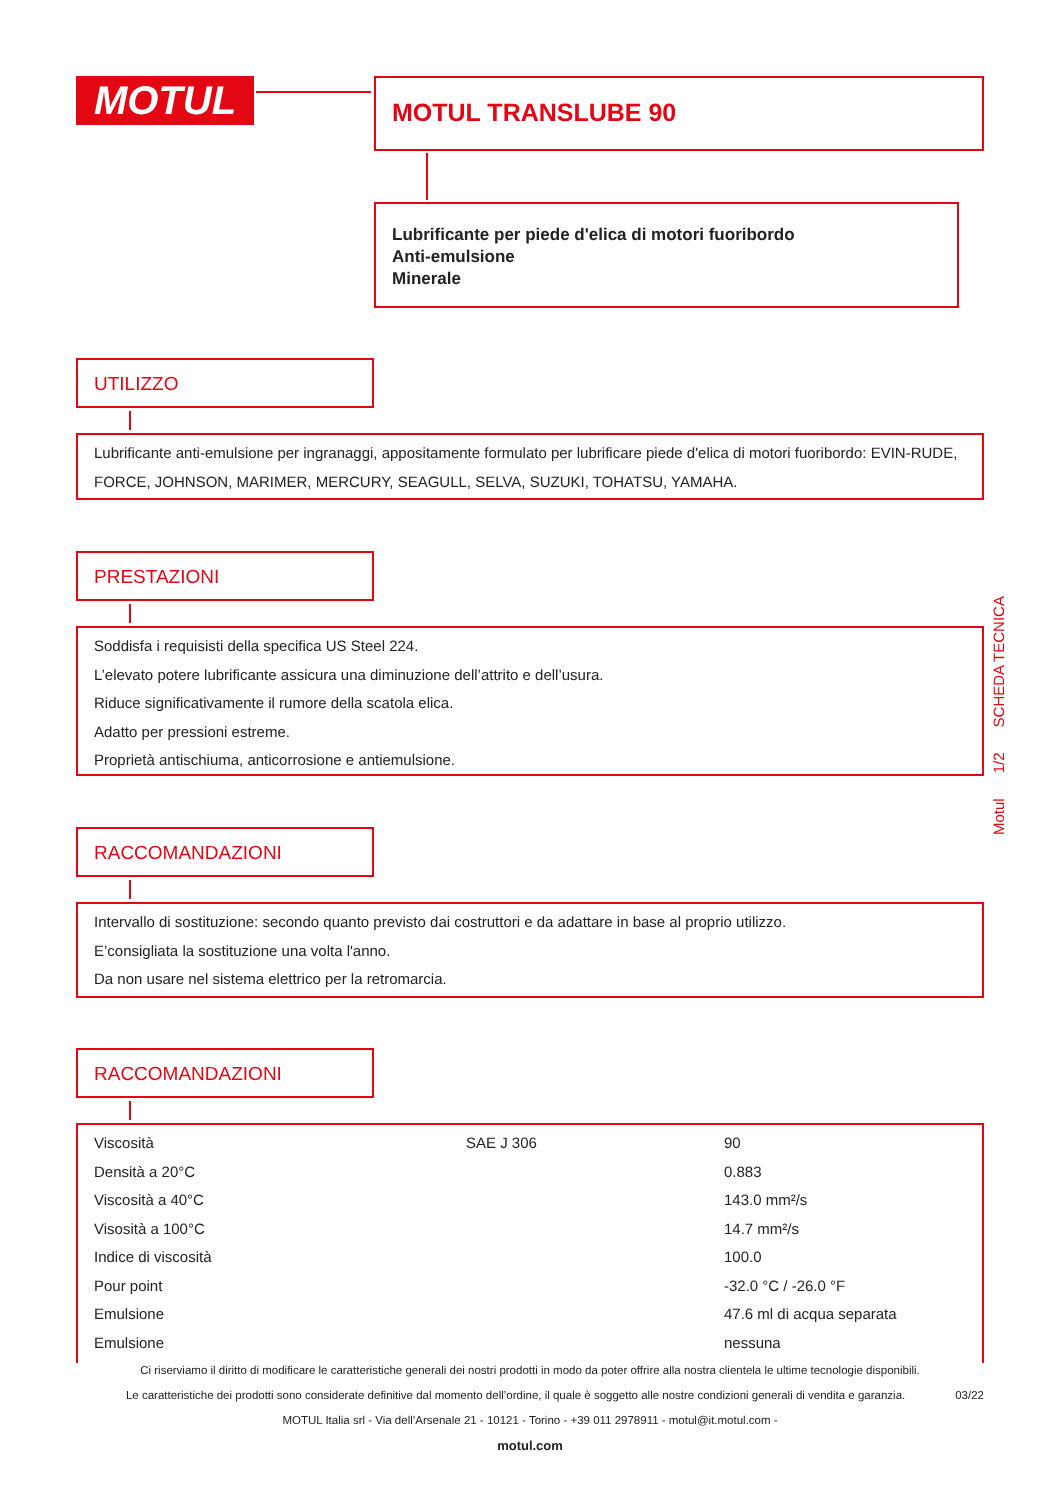MOTUL MOTUL TRANSLUBE 90
Lubrificante per piede d'elica di motori fuoribordo
Anti-emulsione
Minerale
UTILIZZO
Lubrificante anti-emulsione per ingranaggi, appositamente formulato per lubrificare piede d'elica di motori fuoribordo: EVIN-RUDE, FORCE, JOHNSON, MARIMER, MERCURY, SEAGULL, SELVA, SUZUKI, TOHATSU, YAMAHA.
PRESTAZIONI
Soddisfa i requisisti della specifica US Steel 224.
L’elevato potere lubrificante assicura una diminuzione dell’attrito e dell’usura.
Riduce significativamente il rumore della scatola elica.
Adatto per pressioni estreme.
Proprietà antischiuma, anticorrosione e antiemulsione.
RACCOMANDAZIONI
Intervallo di sostituzione: secondo quanto previsto dai costruttori e da adattare in base al proprio utilizzo.
E’consigliata la sostituzione una volta l'anno.
Da non usare nel sistema elettrico per la retromarcia.
RACCOMANDAZIONI
| Viscosità | SAE J 306 | 90 |
| Densità a 20°C | | 0.883 |
| Viscosità a 40°C | | 143.0 mm²/s |
| Visosità a 100°C | | 14.7 mm²/s |
| Indice di viscosità | | 100.0 |
| Pour point | | -32.0 °C / -26.0 °F |
| Emulsione | | 47.6 ml di acqua separata |
| Emulsione | | nessuna |
Motul 1/2 SCHEDA TECNICA
Ci riserviamo il diritto di modificare le caratteristiche generali dei nostri prodotti in modo da poter offrire alla nostra clientela le ultime tecnologie disponibili.
Le caratteristiche dei prodotti sono considerate definitive dal momento dell’ordine, il quale è soggetto alle nostre condizioni generali di vendita e garanzia. 03/22
MOTUL Italia srl - Via dell’Arsenale 21 - 10121 - Torino - +39 011 2978911 - motul@it.motul.com -
motul.com